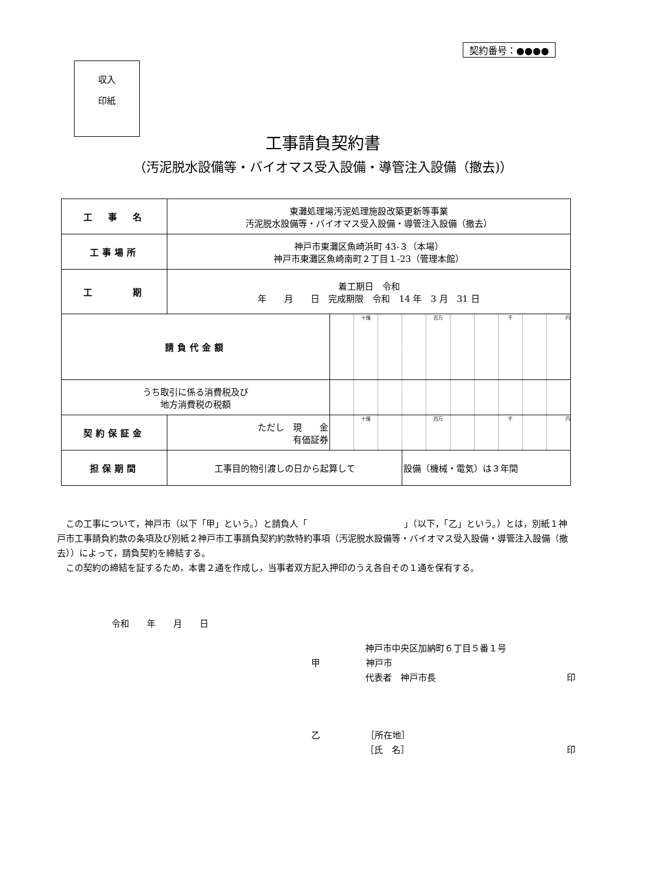契約番号：●●●●
収入
印紙
工事請負契約書
（汚泥脱水設備等・バイオマス受入設備・導管注入設備（撤去)）
| 工 事 名 | 東灘処理場汚泥処理施設改築更新等事業 汚泥脱水設備等・バイオマス受入設備・導管注入設備（撤去） | | | | | | | | | | |
| 工事場所 | 神戸市東灘区魚崎浜町 43-３（本場） 神戸市東灘区魚崎南町２丁目１-23（管理本館） | | | | | | | | | | |
| 工 期 | 着工期日 令和 年 月 日 完成期限 令和 14 年 3 月 31 日 | | | | | | | | | | |
| 請負代金額 | | | 十億 | | | 百万 | | | 千 | | 円 |
| うち取引に係る消費税及び 地方消費税の税額 | | | | | | | | | | | |
| 契約保証金 | ただし 現 金 有価証券 | | 十億 | | | 百万 | | | 千 | | 円 |
| 担保期間 | 工事目的物引渡しの日から起算して | | | | 設備（機械・電気）は３年間 | | | | | | |
　この工事について，神戸市（以下「甲」という。）と請負人「　　　　　　　　　　　」（以下，「乙」という。）とは，別紙１神戸市工事請負約款の条項及び別紙２神戸市工事請負契約約款特約事項（汚泥脱水設備等・バイオマス受入設備・導管注入設備（撤去））によって，請負契約を締結する。
　この契約の締結を証するため，本書２通を作成し，当事者双方記入押印のうえ各自その１通を保有する。
令和　　年　　月　　日
神戸市中央区加納町６丁目５番１号
甲 神戸市
代表者　神戸市長 印
乙 ［所在地］
［氏　名］ 印